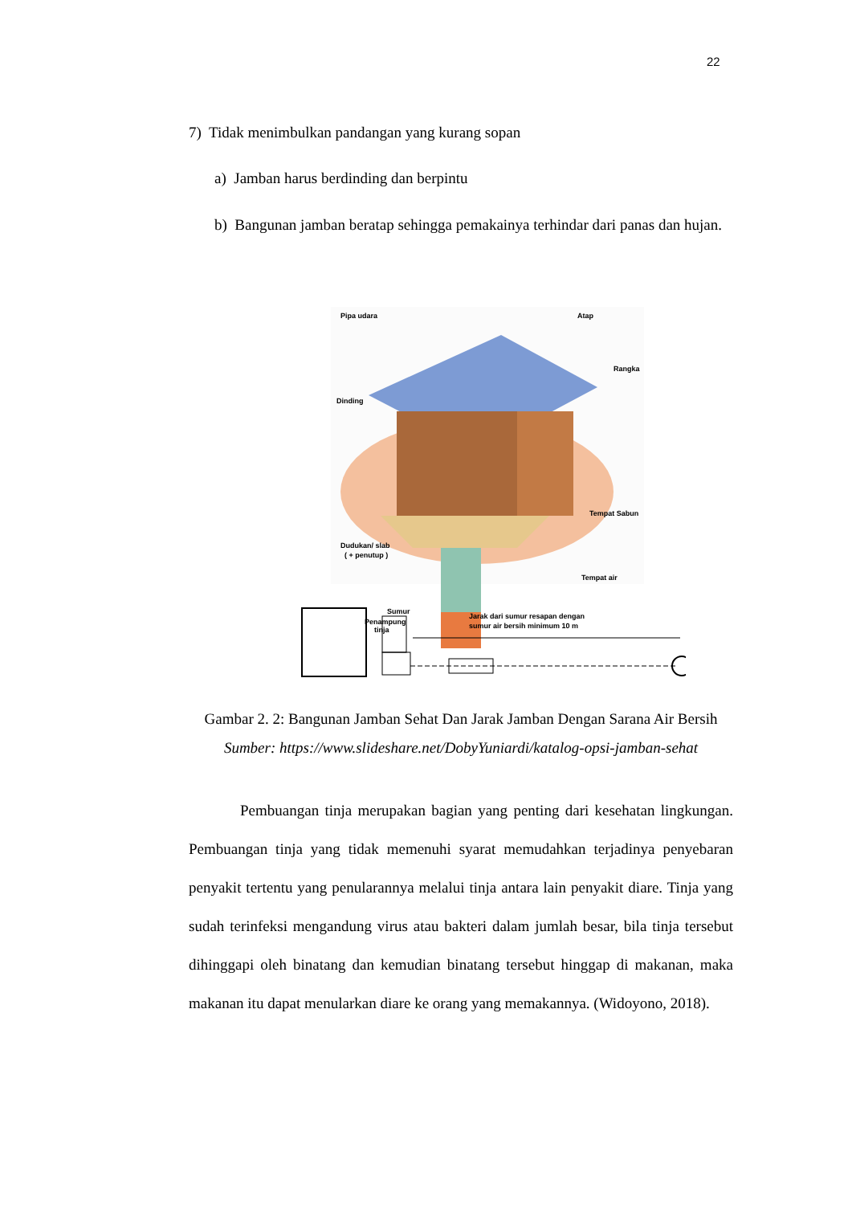22
7) Tidak menimbulkan pandangan yang kurang sopan
a) Jamban harus berdinding dan berpintu
b) Bangunan jamban beratap sehingga pemakainya terhindar dari panas dan hujan.
Pipa udara
Atap
Rangka
Dinding
Tempat Sabun
Dudukan/ slab
( + penutup )
Tempat air
Penampung
tinja
Sumur
Jarak dari sumur resapan dengan
sumur air bersih minimum 10 m
Gambar 2. 2: Bangunan Jamban Sehat Dan Jarak Jamban Dengan Sarana Air Bersih
Sumber: https://www.slideshare.net/DobyYuniardi/katalog-opsi-jamban-sehat
Pembuangan tinja merupakan bagian yang penting dari kesehatan lingkungan. Pembuangan tinja yang tidak memenuhi syarat memudahkan terjadinya penyebaran penyakit tertentu yang penularannya melalui tinja antara lain penyakit diare. Tinja yang sudah terinfeksi mengandung virus atau bakteri dalam jumlah besar, bila tinja tersebut dihinggapi oleh binatang dan kemudian binatang tersebut hinggap di makanan, maka makanan itu dapat menularkan diare ke orang yang memakannya. (Widoyono, 2018).